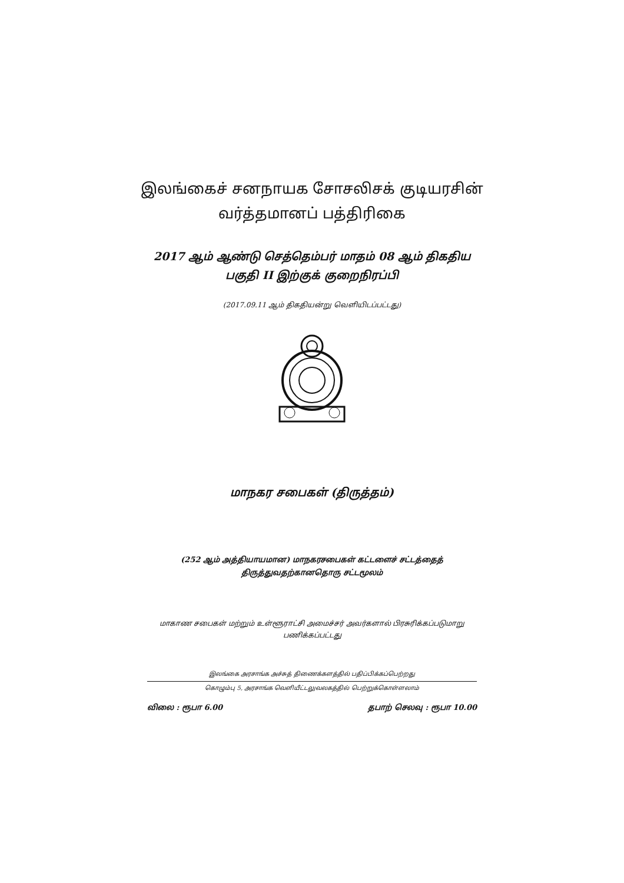இலங்கைச் சனநாயக சோசலிசக் குடியரசின்
வர்த்தமானப் பத்திரிகை
2017 ஆம் ஆண்டு செத்தெம்பர் மாதம் 08 ஆம் திகதிய
பகுதி II இற்குக் குறைநிரப்பி
(2017.09.11 ஆம் திகதியன்று வெளியிடப்பட்டது)
மாநகர சபைகள் (திருத்தம்)
(252 ஆம் அத்தியாயமான) மாநகரசபைகள் கட்டளைச் சட்டத்தைத்
திருத்துவதற்கானதொரு சட்டமூலம்
மாகாண சபைகள் மற்றும் உள்ளூராட்சி அமைச்சர் அவர்களால் பிரசுரிக்கப்படுமாறு
பணிக்கப்பட்டது
இலங்கை அரசாங்க அச்சுத் திணைக்களத்தில் பதிப்பிக்கப்பெற்றது
கொழும்பு 5, அரசாங்க வெளியீட்டலுவலகத்தில் பெற்றுக்கொள்ளலாம்
விலை : ரூபா 6.00 தபாற் செலவு : ரூபா 10.00